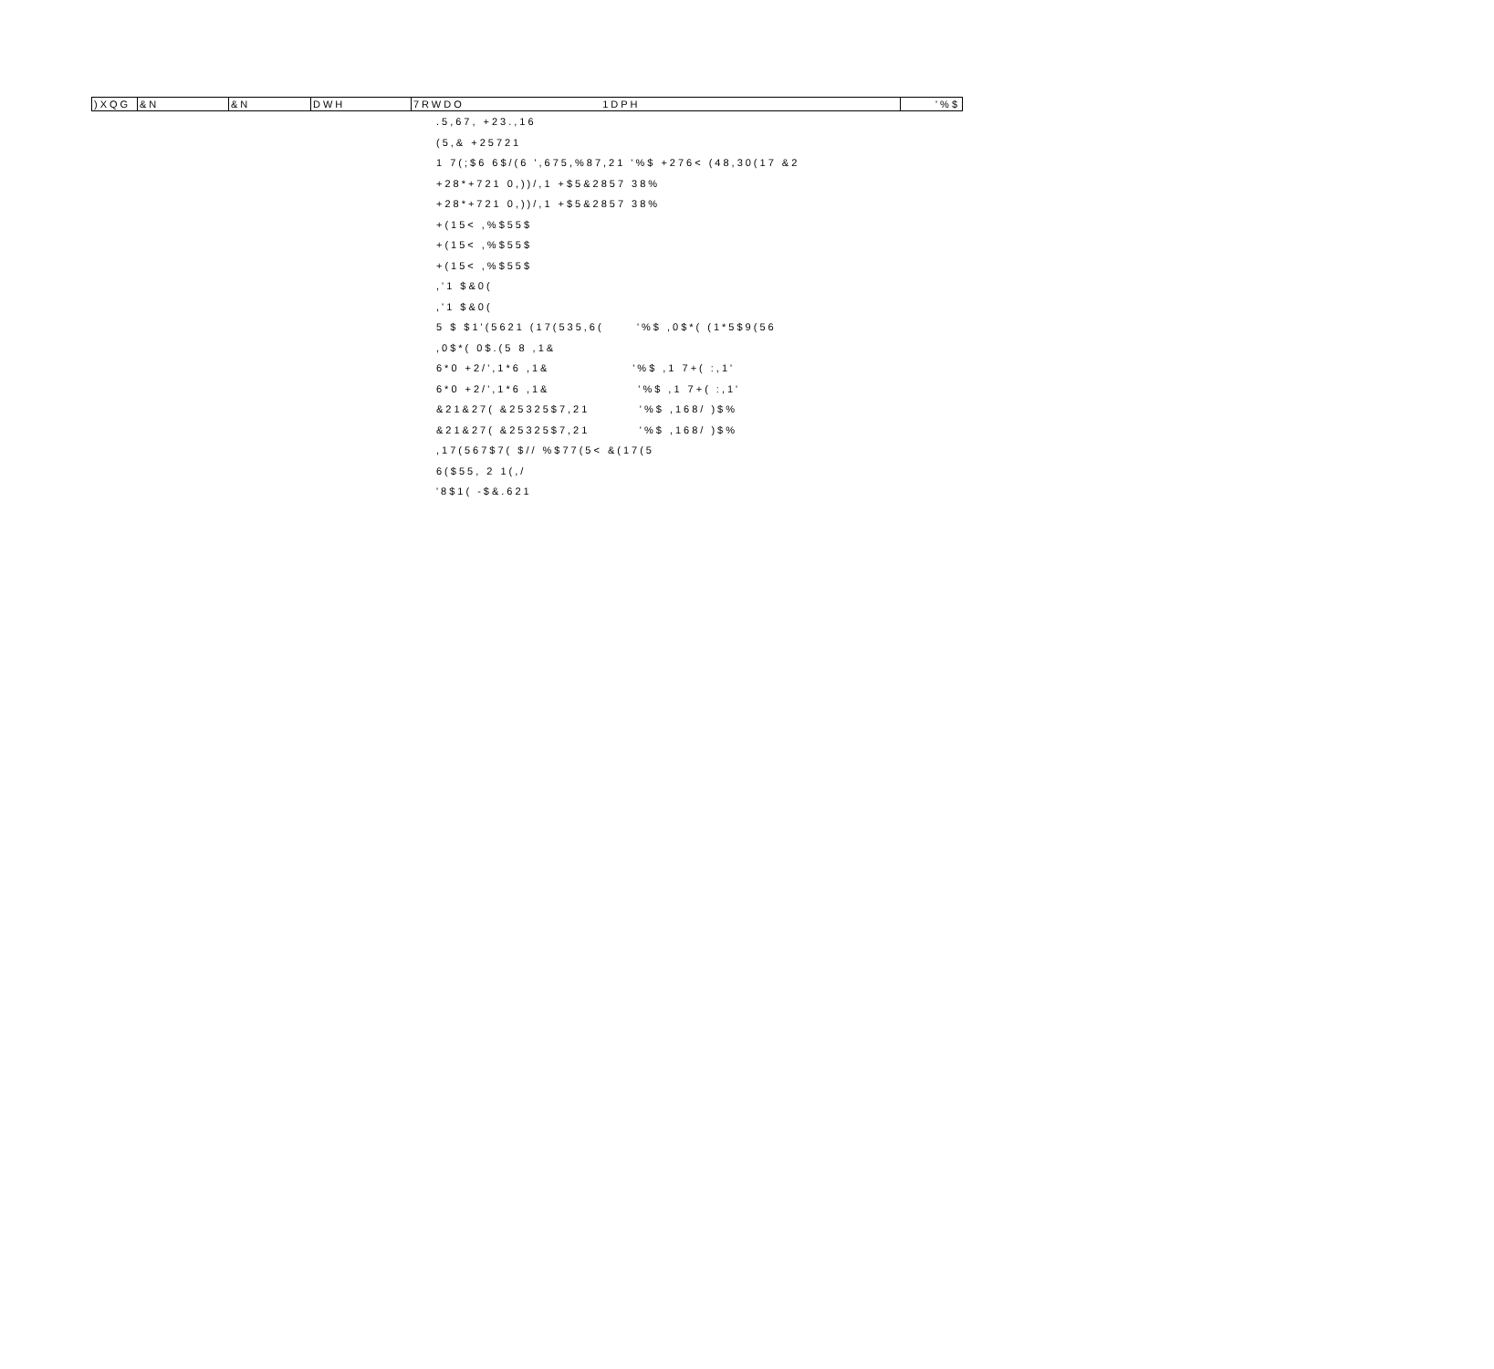| )XQG | &N | &N | DWH | 7RWDO 1DPH | '%$ |
| --- | --- | --- | --- | --- | --- |
.5,67, +23.,16
(5,& +25721
1 7(;$6 6$/(6 ',675,%87,21 '%$ +276< (48,30(17 &2
+28*+721 0,))/,1 +$5&2857 38%
+28*+721 0,))/,1 +$5&2857 38%
+(15< ,%$55$
+(15< ,%$55$
+(15< ,%$55$
,'1 $&0(
,'1 $&0(
5 $ $1'(5621 (17(535,6( '%$ ,0$*( (1*5$9(56
,0$*( 0$.(5 8 ,1&
6*0 +2/',1*6 ,1& '%$ ,1 7+( :,1'
6*0 +2/',1*6 ,1& '%$ ,1 7+( :,1'
&21&27( &25325$7,21 '%$ ,168/ )$%
&21&27( &25325$7,21 '%$ ,168/ )$%
,17(567$7( $// %$77(5< &(17(5
6($55, 2 1(,/
'8$1( -$&.621